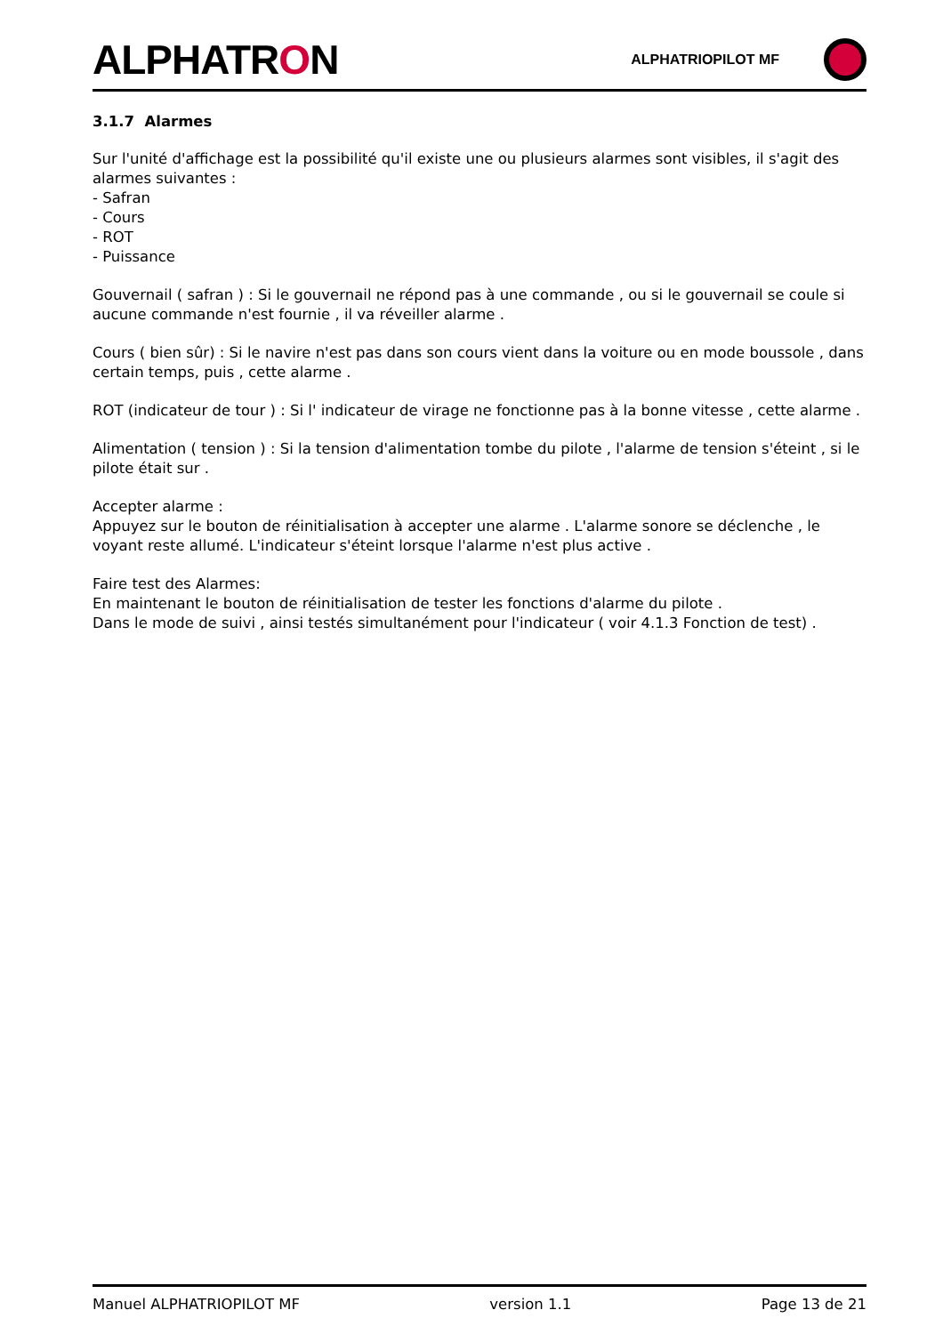ALPHATRON
ALPHATRIOPILOT MF
3.1.7 Alarmes
Sur l'unité d'affichage est la possibilité qu'il existe une ou plusieurs alarmes sont visibles, il s'agit des alarmes suivantes :
- Safran
- Cours
- ROT
- Puissance
Gouvernail ( safran ) : Si le gouvernail ne répond pas à une commande , ou si le gouvernail se coule si aucune commande n'est fournie , il va réveiller alarme .
Cours ( bien sûr) : Si le navire n'est pas dans son cours vient dans la voiture ou en mode boussole , dans certain temps, puis , cette alarme .
ROT (indicateur de tour ) : Si l' indicateur de virage ne fonctionne pas à la bonne vitesse , cette alarme .
Alimentation ( tension ) : Si la tension d'alimentation tombe du pilote , l'alarme de tension s'éteint , si le pilote était sur .
Accepter alarme :
Appuyez sur le bouton de réinitialisation à accepter une alarme . L'alarme sonore se déclenche , le voyant reste allumé. L'indicateur s'éteint lorsque l'alarme n'est plus active .
Faire test des Alarmes:
En maintenant le bouton de réinitialisation de tester les fonctions d'alarme du pilote .
Dans le mode de suivi , ainsi testés simultanément pour l'indicateur ( voir 4.1.3 Fonction de test) .
Manuel ALPHATRIOPILOT MF version 1.1 Page 13 de 21